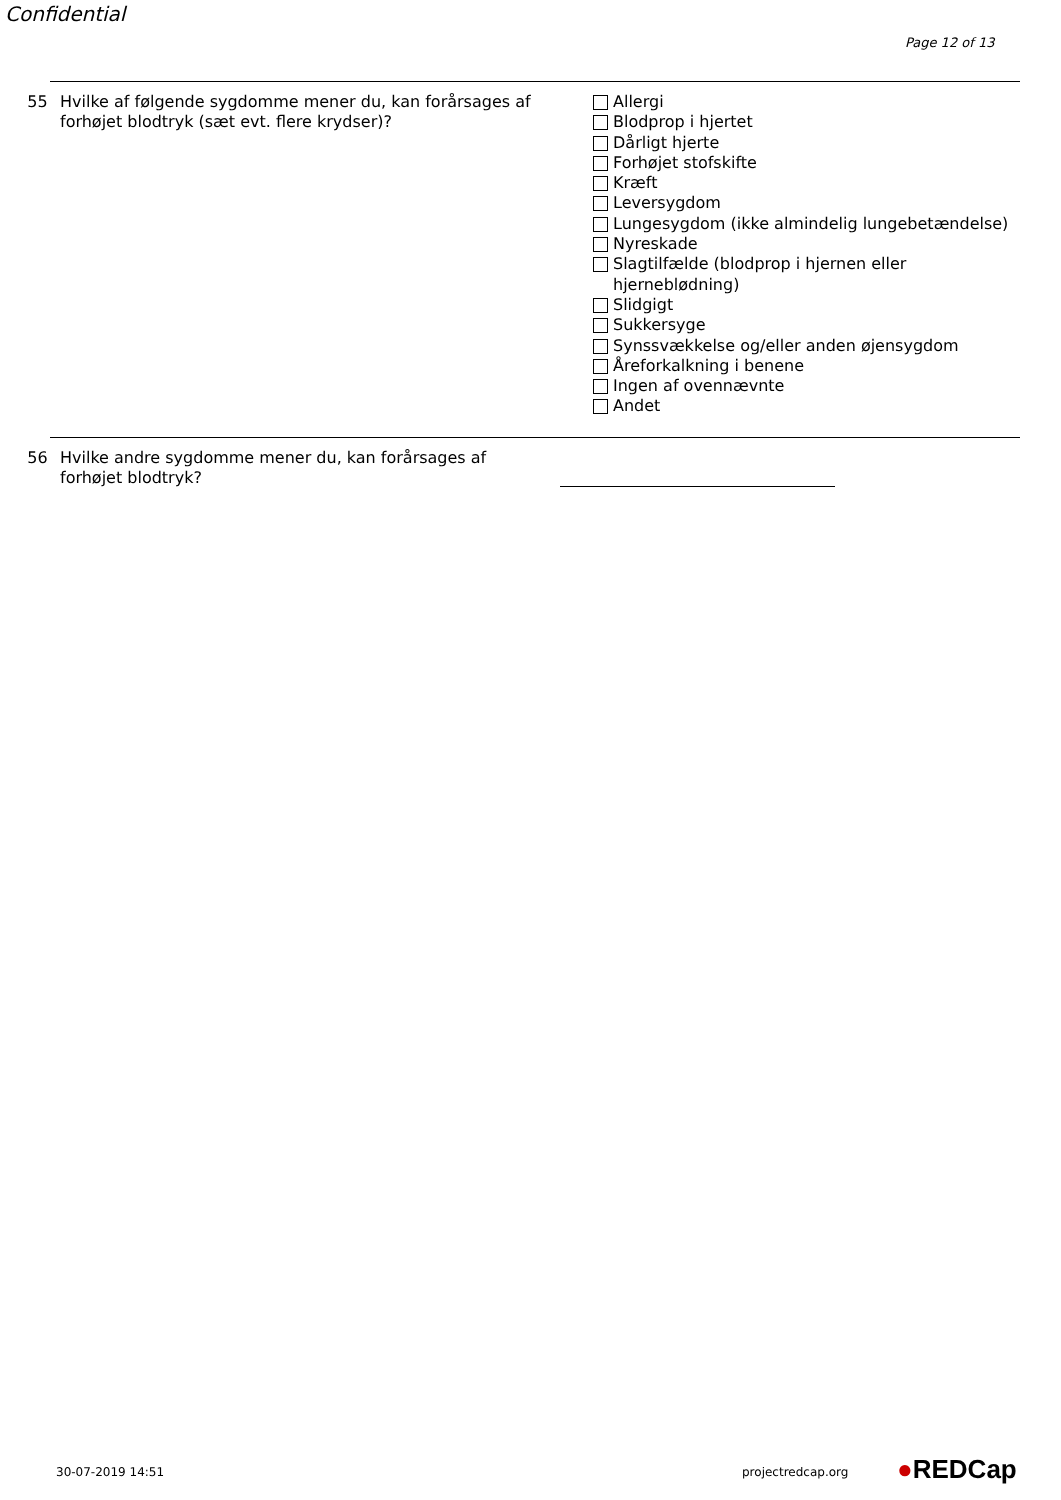Confidential
Page 12 of 13
55 Hvilke af følgende sygdomme mener du, kan forårsages af forhøjet blodtryk (sæt evt. flere krydser)?
Allergi
Blodprop i hjertet
Dårligt hjerte
Forhøjet stofskifte
Kræft
Leversygdom
Lungesygdom (ikke almindelig lungebetændelse)
Nyreskade
Slagtilfælde (blodprop i hjernen eller
hjerneblødning)
Slidgigt
Sukkersyge
Synssvækkelse og/eller anden øjensygdom
Åreforkalkning i benene
Ingen af ovennævnte
Andet
56 Hvilke andre sygdomme mener du, kan forårsages af forhøjet blodtryk?
30-07-2019 14:51 projectredcap.org ●REDCap